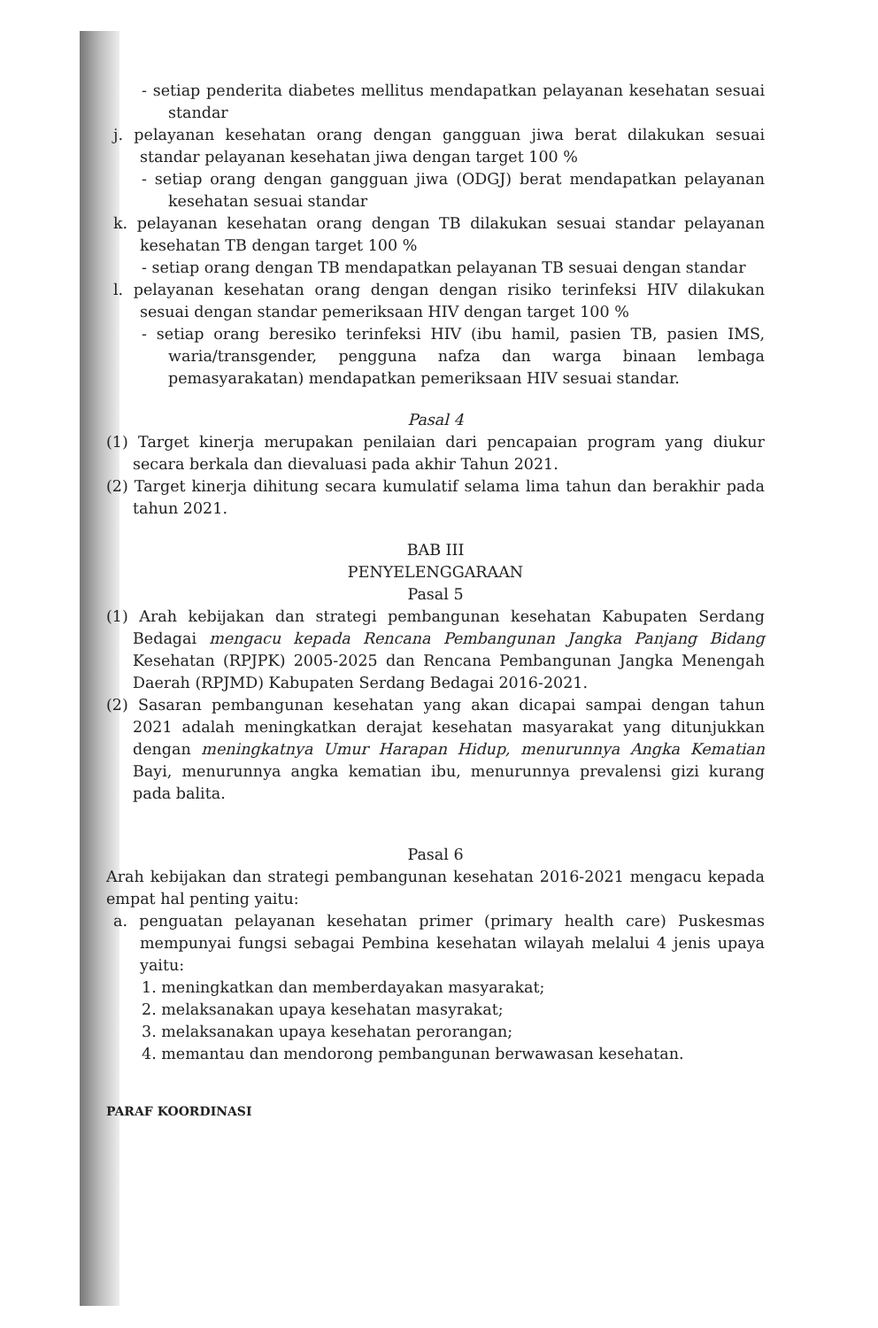- setiap penderita diabetes mellitus mendapatkan pelayanan kesehatan sesuai standar
j. pelayanan kesehatan orang dengan gangguan jiwa berat dilakukan sesuai standar pelayanan kesehatan jiwa dengan target 100 %
- setiap orang dengan gangguan jiwa (ODGJ) berat mendapatkan pelayanan kesehatan sesuai standar
k. pelayanan kesehatan orang dengan TB dilakukan sesuai standar pelayanan kesehatan TB dengan target 100 %
- setiap orang dengan TB mendapatkan pelayanan TB sesuai dengan standar
l. pelayanan kesehatan orang dengan dengan risiko terinfeksi HIV dilakukan sesuai dengan standar pemeriksaan HIV dengan target 100 %
- setiap orang beresiko terinfeksi HIV (ibu hamil, pasien TB, pasien IMS, waria/transgender, pengguna nafza dan warga binaan lembaga pemasyarakatan) mendapatkan pemeriksaan HIV sesuai standar.
Pasal 4
(1) Target kinerja merupakan penilaian dari pencapaian program yang diukur secara berkala dan dievaluasi pada akhir Tahun 2021.
(2) Target kinerja dihitung secara kumulatif selama lima tahun dan berakhir pada tahun 2021.
BAB III
PENYELENGGARAAN
Pasal 5
(1) Arah kebijakan dan strategi pembangunan kesehatan Kabupaten Serdang Bedagai mengacu kepada Rencana Pembangunan Jangka Panjang Bidang Kesehatan (RPJPK) 2005-2025 dan Rencana Pembangunan Jangka Menengah Daerah (RPJMD) Kabupaten Serdang Bedagai 2016-2021.
(2) Sasaran pembangunan kesehatan yang akan dicapai sampai dengan tahun 2021 adalah meningkatkan derajat kesehatan masyarakat yang ditunjukkan dengan meningkatnya Umur Harapan Hidup, menurunnya Angka Kematian Bayi, menurunnya angka kematian ibu, menurunnya prevalensi gizi kurang pada balita.
Pasal 6
Arah kebijakan dan strategi pembangunan kesehatan 2016-2021 mengacu kepada empat hal penting yaitu:
a. penguatan pelayanan kesehatan primer (primary health care) Puskesmas mempunyai fungsi sebagai Pembina kesehatan wilayah melalui 4 jenis upaya yaitu:
1. meningkatkan dan memberdayakan masyarakat;
2. melaksanakan upaya kesehatan masyrakat;
3. melaksanakan upaya kesehatan perorangan;
4. memantau dan mendorong pembangunan berwawasan kesehatan.
PARAF KOORDINASI